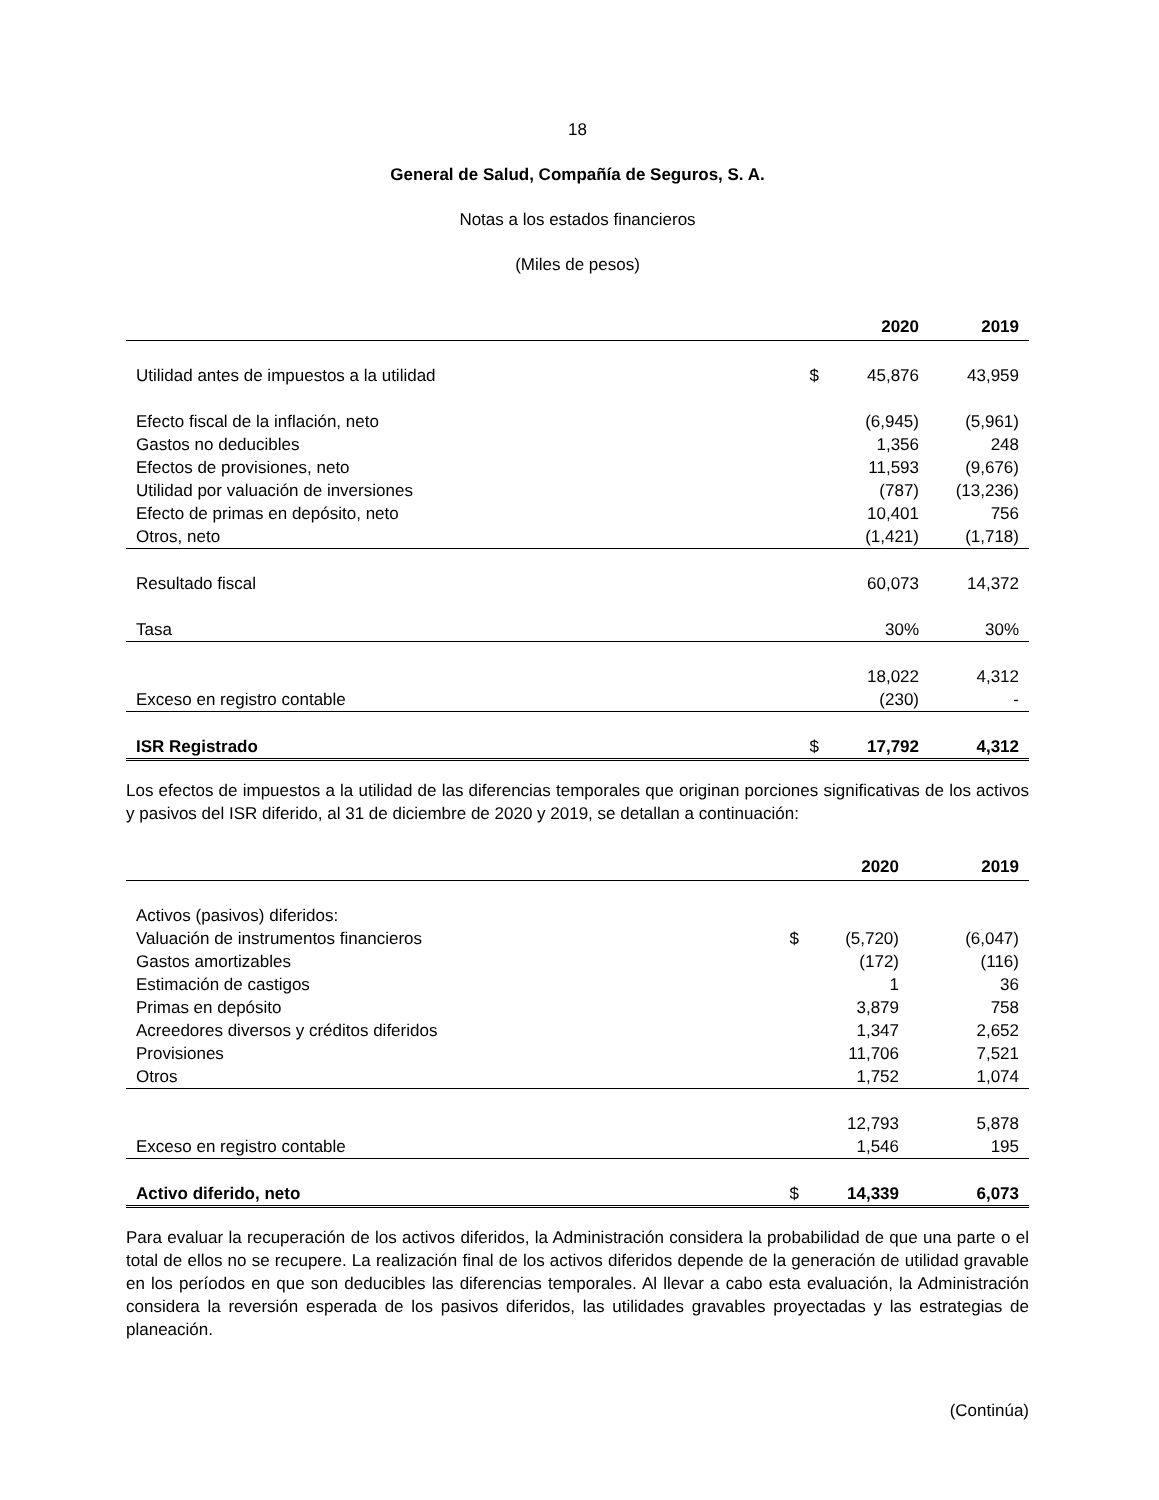18
General de Salud, Compañía de Seguros, S. A.
Notas a los estados financieros
(Miles de pesos)
| | | 2020 | 2019 |
| --- | --- | --- | --- |
| Utilidad antes de impuestos a la utilidad | $ | 45,876 | 43,959 |
| Efecto fiscal de la inflación, neto | | (6,945) | (5,961) |
| Gastos no deducibles | | 1,356 | 248 |
| Efectos de provisiones, neto | | 11,593 | (9,676) |
| Utilidad por valuación de inversiones | | (787) | (13,236) |
| Efecto de primas en depósito, neto | | 10,401 | 756 |
| Otros, neto | | (1,421) | (1,718) |
| Resultado fiscal | | 60,073 | 14,372 |
| Tasa | | 30% | 30% |
| | | 18,022 | 4,312 |
| Exceso en registro contable | | (230) | - |
| ISR Registrado | $ | 17,792 | 4,312 |
Los efectos de impuestos a la utilidad de las diferencias temporales que originan porciones significativas de los activos y pasivos del ISR diferido, al 31 de diciembre de 2020 y 2019, se detallan a continuación:
| | | 2020 | 2019 |
| --- | --- | --- | --- |
| Activos (pasivos) diferidos: | | | |
| Valuación de instrumentos financieros | $ | (5,720) | (6,047) |
| Gastos amortizables | | (172) | (116) |
| Estimación de castigos | | 1 | 36 |
| Primas en depósito | | 3,879 | 758 |
| Acreedores diversos y créditos diferidos | | 1,347 | 2,652 |
| Provisiones | | 11,706 | 7,521 |
| Otros | | 1,752 | 1,074 |
| | | 12,793 | 5,878 |
| Exceso en registro contable | | 1,546 | 195 |
| Activo diferido, neto | $ | 14,339 | 6,073 |
Para evaluar la recuperación de los activos diferidos, la Administración considera la probabilidad de que una parte o el total de ellos no se recupere. La realización final de los activos diferidos depende de la generación de utilidad gravable en los períodos en que son deducibles las diferencias temporales. Al llevar a cabo esta evaluación, la Administración considera la reversión esperada de los pasivos diferidos, las utilidades gravables proyectadas y las estrategias de planeación.
(Continúa)